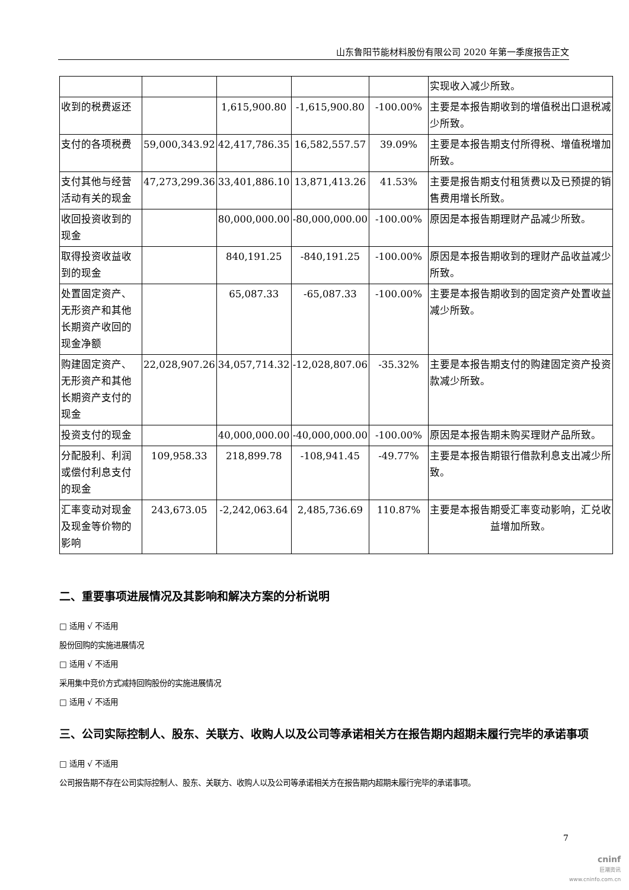山东鲁阳节能材料股份有限公司 2020 年第一季度报告正文
| | | | | | 实现收入减少所致。 |
| 收到的税费返还 | | 1,615,900.80 | -1,615,900.80 | -100.00% | 主要是本报告期收到的增值税出口退税减少所致。 |
| 支付的各项税费 | 59,000,343.92 | 42,417,786.35 | 16,582,557.57 | 39.09% | 主要是本报告期支付所得税、增值税增加所致。 |
| 支付其他与经营活动有关的现金 | 47,273,299.36 | 33,401,886.10 | 13,871,413.26 | 41.53% | 主要是报告期支付租赁费以及已预提的销售费用增长所致。 |
| 收回投资收到的现金 | | 80,000,000.00 | -80,000,000.00 | -100.00% | 原因是本报告期理财产品减少所致。 |
| 取得投资收益收到的现金 | | 840,191.25 | -840,191.25 | -100.00% | 原因是本报告期收到的理财产品收益减少所致。 |
| 处置固定资产、无形资产和其他长期资产收回的现金净额 | | 65,087.33 | -65,087.33 | -100.00% | 主要是本报告期收到的固定资产处置收益减少所致。 |
| 购建固定资产、无形资产和其他长期资产支付的现金 | 22,028,907.26 | 34,057,714.32 | -12,028,807.06 | -35.32% | 主要是本报告期支付的购建固定资产投资款减少所致。 |
| 投资支付的现金 | | 40,000,000.00 | -40,000,000.00 | -100.00% | 原因是本报告期未购买理财产品所致。 |
| 分配股利、利润或偿付利息支付的现金 | 109,958.33 | 218,899.78 | -108,941.45 | -49.77% | 主要是本报告期银行借款利息支出减少所致。 |
| 汇率变动对现金及现金等价物的影响 | 243,673.05 | -2,242,063.64 | 2,485,736.69 | 110.87% | 主要是本报告期受汇率变动影响，汇兑收益增加所致。 |
二、重要事项进展情况及其影响和解决方案的分析说明
□ 适用 √ 不适用
股份回购的实施进展情况
□ 适用 √ 不适用
采用集中竞价方式减持回购股份的实施进展情况
□ 适用 √ 不适用
三、公司实际控制人、股东、关联方、收购人以及公司等承诺相关方在报告期内超期未履行完毕的承诺事项
□ 适用 √ 不适用
公司报告期不存在公司实际控制人、股东、关联方、收购人以及公司等承诺相关方在报告期内超期未履行完毕的承诺事项。
7
cninf
巨潮资讯
www.cninfo.com.cn